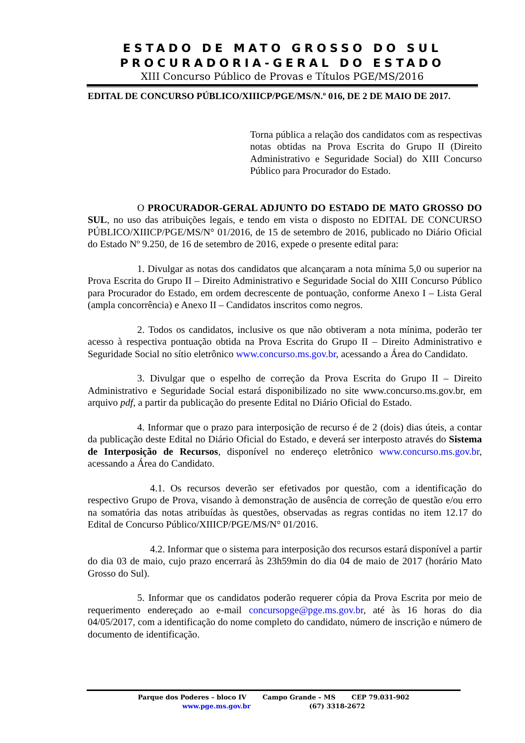ESTADO DE MATO GROSSO DO SUL
PROCURADORIA-GERAL DO ESTADO
XIII Concurso Público de Provas e Títulos PGE/MS/2016
EDITAL DE CONCURSO PÚBLICO/XIIICP/PGE/MS/N.º 016, DE 2 DE MAIO DE 2017.
Torna pública a relação dos candidatos com as respectivas notas obtidas na Prova Escrita do Grupo II (Direito Administrativo e Seguridade Social) do XIII Concurso Público para Procurador do Estado.
O PROCURADOR-GERAL ADJUNTO DO ESTADO DE MATO GROSSO DO SUL, no uso das atribuições legais, e tendo em vista o disposto no EDITAL DE CONCURSO PÚBLICO/XIIICP/PGE/MS/N° 01/2016, de 15 de setembro de 2016, publicado no Diário Oficial do Estado Nº 9.250, de 16 de setembro de 2016, expede o presente edital para:
1. Divulgar as notas dos candidatos que alcançaram a nota mínima 5,0 ou superior na Prova Escrita do Grupo II – Direito Administrativo e Seguridade Social do XIII Concurso Público para Procurador do Estado, em ordem decrescente de pontuação, conforme Anexo I – Lista Geral (ampla concorrência) e Anexo II – Candidatos inscritos como negros.
2. Todos os candidatos, inclusive os que não obtiveram a nota mínima, poderão ter acesso à respectiva pontuação obtida na Prova Escrita do Grupo II – Direito Administrativo e Seguridade Social no sítio eletrônico www.concurso.ms.gov.br, acessando a Área do Candidato.
3. Divulgar que o espelho de correção da Prova Escrita do Grupo II – Direito Administrativo e Seguridade Social estará disponibilizado no site www.concurso.ms.gov.br, em arquivo pdf, a partir da publicação do presente Edital no Diário Oficial do Estado.
4. Informar que o prazo para interposição de recurso é de 2 (dois) dias úteis, a contar da publicação deste Edital no Diário Oficial do Estado, e deverá ser interposto através do Sistema de Interposição de Recursos, disponível no endereço eletrônico www.concurso.ms.gov.br, acessando a Área do Candidato.
4.1. Os recursos deverão ser efetivados por questão, com a identificação do respectivo Grupo de Prova, visando à demonstração de ausência de correção de questão e/ou erro na somatória das notas atribuídas às questões, observadas as regras contidas no item 12.17 do Edital de Concurso Público/XIIICP/PGE/MS/N° 01/2016.
4.2. Informar que o sistema para interposição dos recursos estará disponível a partir do dia 03 de maio, cujo prazo encerrará às 23h59min do dia 04 de maio de 2017 (horário Mato Grosso do Sul).
5. Informar que os candidatos poderão requerer cópia da Prova Escrita por meio de requerimento endereçado ao e-mail concursopge@pge.ms.gov.br, até às 16 horas do dia 04/05/2017, com a identificação do nome completo do candidato, número de inscrição e número de documento de identificação.
Parque dos Poderes – bloco IV Campo Grande – MS CEP 79.031-902
www.pge.ms.gov.br (67) 3318-2672